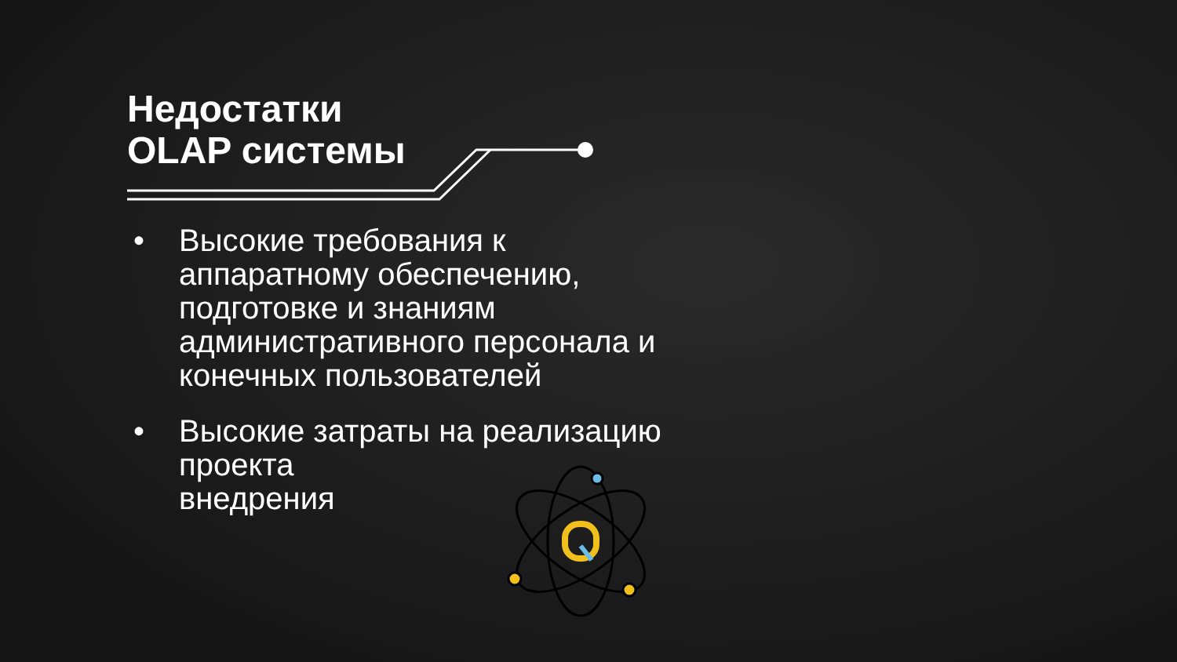Недостатки
OLAP системы
• Высокие требования к аппаратному обеспечению, подготовке и знаниям административного персонала и конечных пользователей
• Высокие затраты на реализацию проекта
внедрения